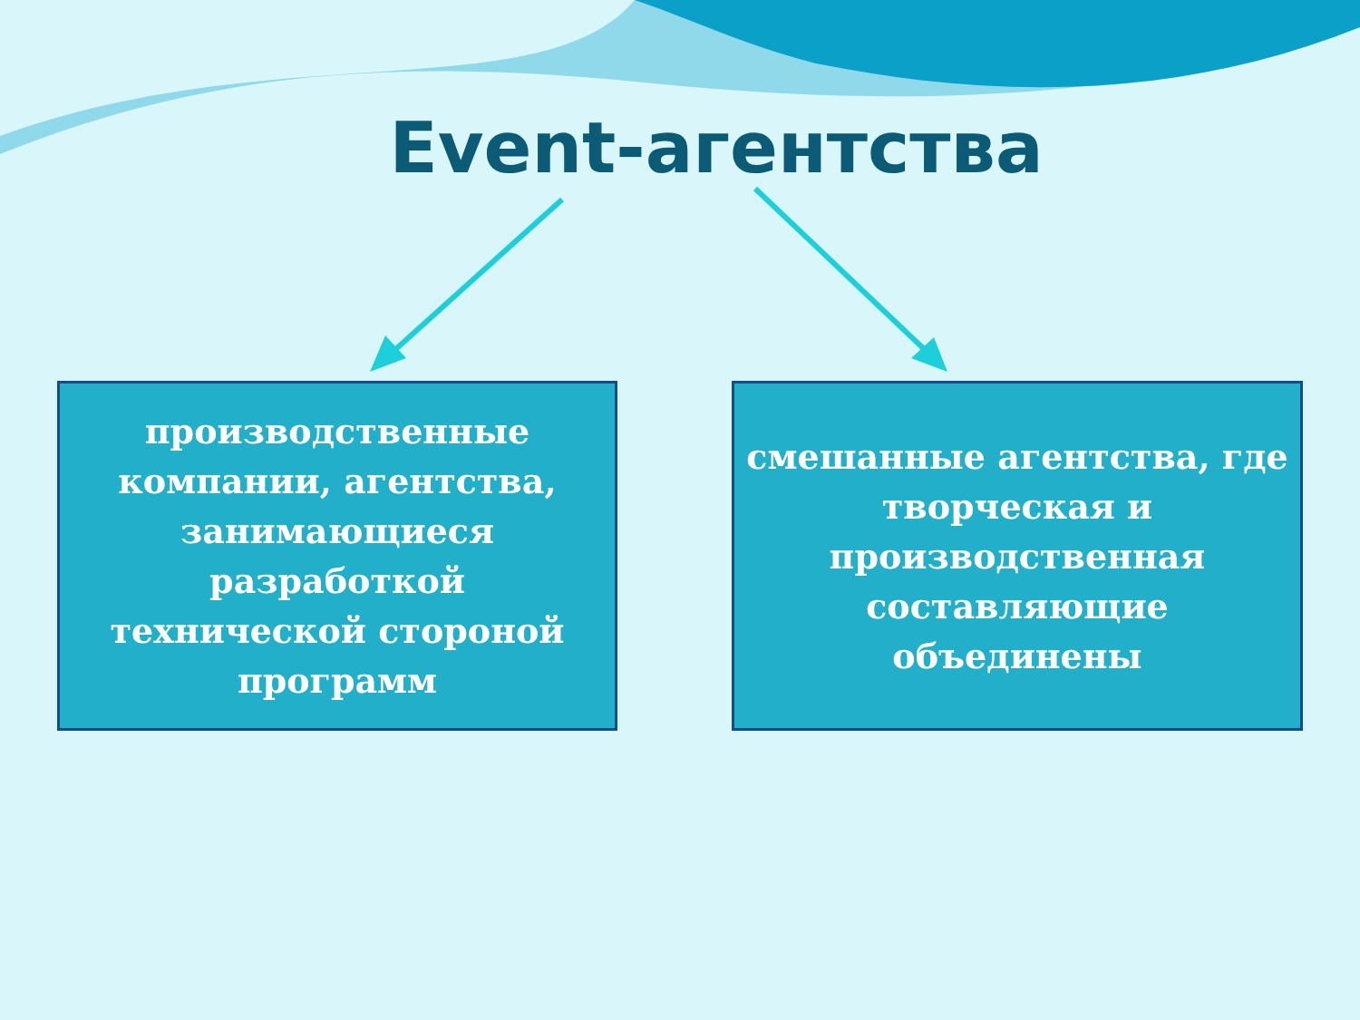Event-агентства
производственные
компании, агентства,
занимающиеся
разработкой
технической стороной
программ
смешанные агентства, где
творческая и
производственная
составляющие
объединены